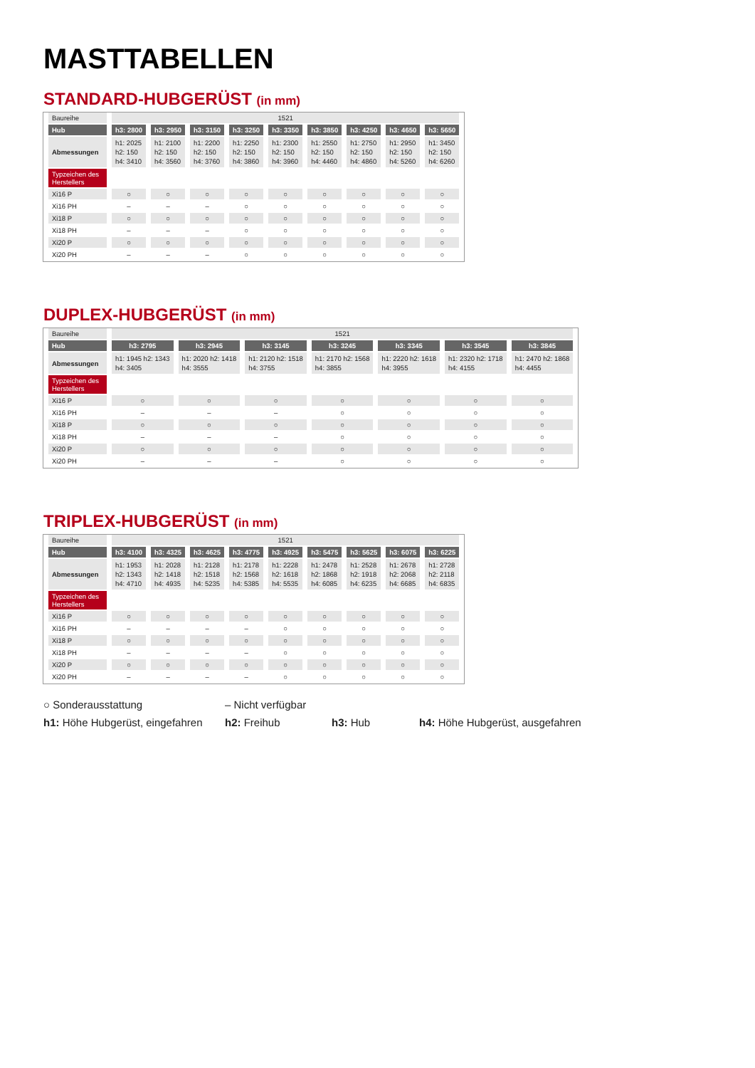MASTTABELLEN
STANDARD-HUBGERÜST (in mm)
| Baureihe | 1521 | | | | | | | | |
| Hub | h3: 2800 | h3: 2950 | h3: 3150 | h3: 3250 | h3: 3350 | h3: 3850 | h3: 4250 | h3: 4650 | h3: 5650 |
| Abmessungen | h1: 2025 h2: 150 h4: 3410 | h1: 2100 h2: 150 h4: 3560 | h1: 2200 h2: 150 h4: 3760 | h1: 2250 h2: 150 h4: 3860 | h1: 2300 h2: 150 h4: 3960 | h1: 2550 h2: 150 h4: 4460 | h1: 2750 h2: 150 h4: 4860 | h1: 2950 h2: 150 h4: 5260 | h1: 3450 h2: 150 h4: 6260 |
| Typzeichen des Herstellers | | | | | | | | | |
| Xi16 P | ○ | ○ | ○ | ○ | ○ | ○ | ○ | ○ | ○ |
| Xi16 PH | – | – | – | ○ | ○ | ○ | ○ | ○ | ○ |
| Xi18 P | ○ | ○ | ○ | ○ | ○ | ○ | ○ | ○ | ○ |
| Xi18 PH | – | – | – | ○ | ○ | ○ | ○ | ○ | ○ |
| Xi20 P | ○ | ○ | ○ | ○ | ○ | ○ | ○ | ○ | ○ |
| Xi20 PH | – | – | – | ○ | ○ | ○ | ○ | ○ | ○ |
DUPLEX-HUBGERÜST (in mm)
| Baureihe | 1521 | | | | | | |
| Hub | h3: 2795 | h3: 2945 | h3: 3145 | h3: 3245 | h3: 3345 | h3: 3545 | h3: 3845 |
| Abmessungen | h1: 1945 h2: 1343 h4: 3405 | h1: 2020 h2: 1418 h4: 3555 | h1: 2120 h2: 1518 h4: 3755 | h1: 2170 h2: 1568 h4: 3855 | h1: 2220 h2: 1618 h4: 3955 | h1: 2320 h2: 1718 h4: 4155 | h1: 2470 h2: 1868 h4: 4455 |
| Typzeichen des Herstellers | | | | | | | |
| Xi16 P | ○ | ○ | ○ | ○ | ○ | ○ | ○ |
| Xi16 PH | – | – | – | ○ | ○ | ○ | ○ |
| Xi18 P | ○ | ○ | ○ | ○ | ○ | ○ | ○ |
| Xi18 PH | – | – | – | ○ | ○ | ○ | ○ |
| Xi20 P | ○ | ○ | ○ | ○ | ○ | ○ | ○ |
| Xi20 PH | – | – | – | ○ | ○ | ○ | ○ |
TRIPLEX-HUBGERÜST (in mm)
| Baureihe | 1521 | | | | | | | | |
| Hub | h3: 4100 | h3: 4325 | h3: 4625 | h3: 4775 | h3: 4925 | h3: 5475 | h3: 5625 | h3: 6075 | h3: 6225 |
| Abmessungen | h1: 1953 h2: 1343 h4: 4710 | h1: 2028 h2: 1418 h4: 4935 | h1: 2128 h2: 1518 h4: 5235 | h1: 2178 h2: 1568 h4: 5385 | h1: 2228 h2: 1618 h4: 5535 | h1: 2478 h2: 1868 h4: 6085 | h1: 2528 h2: 1918 h4: 6235 | h1: 2678 h2: 2068 h4: 6685 | h1: 2728 h2: 2118 h4: 6835 |
| Typzeichen des Herstellers | | | | | | | | | |
| Xi16 P | ○ | ○ | ○ | ○ | ○ | ○ | ○ | ○ | ○ |
| Xi16 PH | – | – | – | – | ○ | ○ | ○ | ○ | ○ |
| Xi18 P | ○ | ○ | ○ | ○ | ○ | ○ | ○ | ○ | ○ |
| Xi18 PH | – | – | – | – | ○ | ○ | ○ | ○ | ○ |
| Xi20 P | ○ | ○ | ○ | ○ | ○ | ○ | ○ | ○ | ○ |
| Xi20 PH | – | – | – | – | ○ | ○ | ○ | ○ | ○ |
○ Sonderausstattung – Nicht verfügbar
h1: Höhe Hubgerüst, eingefahren
h2: Freihub h3: Hub h4: Höhe Hubgerüst, ausgefahren